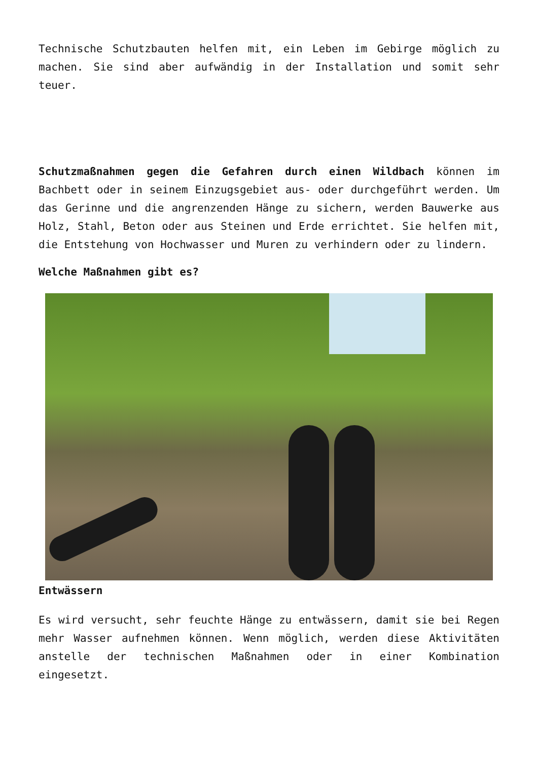Technische Schutzbauten helfen mit, ein Leben im Gebirge möglich zu machen. Sie sind aber aufwändig in der Installation und somit sehr teuer.
Schutzmaßnahmen gegen die Gefahren durch einen Wildbach können im Bachbett oder in seinem Einzugsgebiet aus- oder durchgeführt werden. Um das Gerinne und die angrenzenden Hänge zu sichern, werden Bauwerke aus Holz, Stahl, Beton oder aus Steinen und Erde errichtet. Sie helfen mit, die Entstehung von Hochwasser und Muren zu verhindern oder zu lindern.
Welche Maßnahmen gibt es?
Entwässern
Es wird versucht, sehr feuchte Hänge zu entwässern, damit sie bei Regen mehr Wasser aufnehmen können. Wenn möglich, werden diese Aktivitäten anstelle der technischen Maßnahmen oder in einer Kombination eingesetzt.